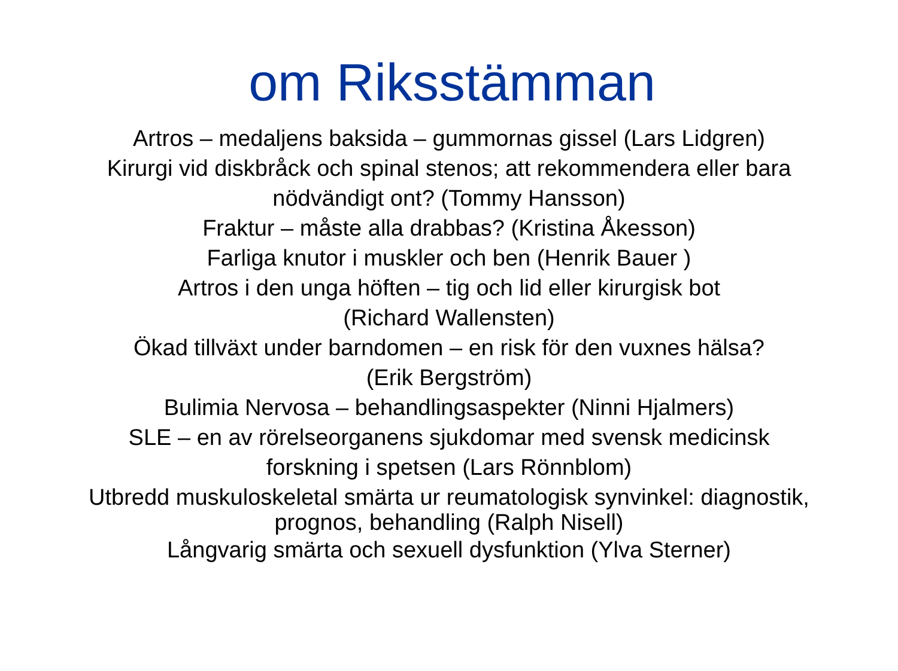om Riksstämman
Artros – medaljens baksida – gummornas gissel (Lars Lidgren)
Kirurgi vid diskbråck och spinal stenos; att rekommendera eller bara
nödvändigt ont? (Tommy Hansson)
Fraktur – måste alla drabbas? (Kristina Åkesson)
Farliga knutor i muskler och ben (Henrik Bauer )
Artros i den unga höften – tig och lid eller kirurgisk bot
(Richard Wallensten)
Ökad tillväxt under barndomen – en risk för den vuxnes hälsa?
(Erik Bergström)
Bulimia Nervosa – behandlingsaspekter (Ninni Hjalmers)
SLE – en av rörelseorganens sjukdomar med svensk medicinsk
forskning i spetsen (Lars Rönnblom)
Utbredd muskuloskeletal smärta ur reumatologisk synvinkel: diagnostik,
prognos, behandling (Ralph Nisell)
Långvarig smärta och sexuell dysfunktion (Ylva Sterner)